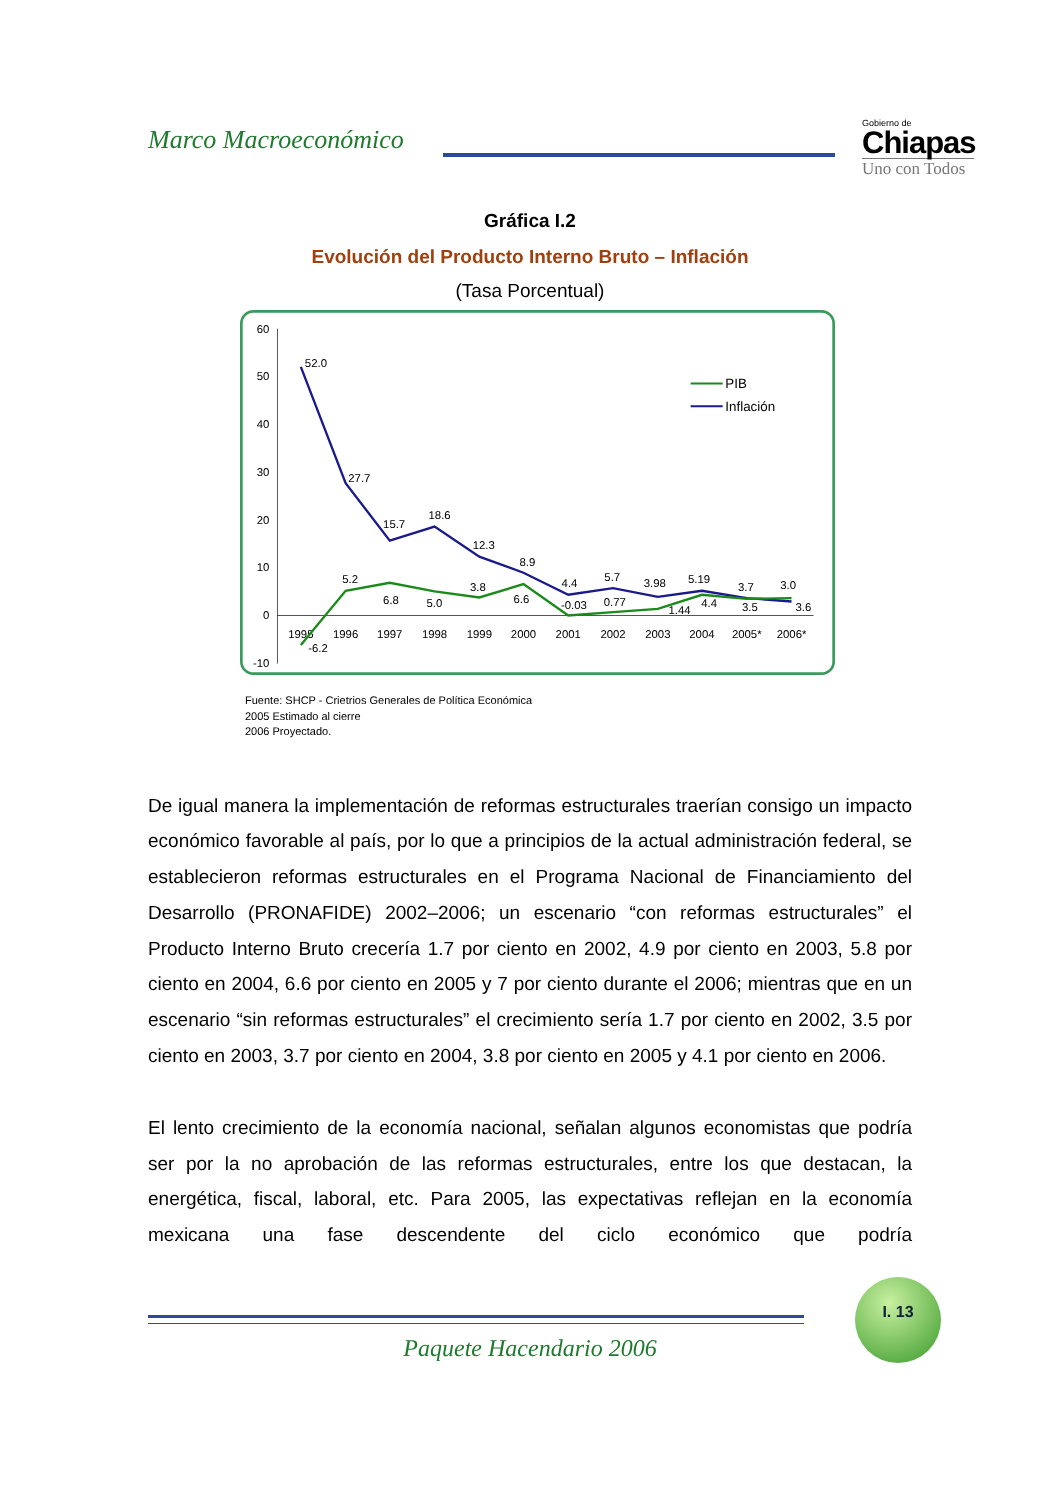Marco Macroeconómico
Gobierno de
Chiapas
Uno con Todos
Gráfica I.2
Evolución del Producto Interno Bruto – Inflación
(Tasa Porcentual)
60
50
40
30
20
10
0
-10
1995
1996
1997
1998
1999
2000
2001
2002
2003
2004
2005*
2006*
52.0
27.7
15.7
18.6
12.3
8.9
4.4
5.7
3.98
5.19
3.7
3.0
-6.2
5.2
6.8
5.0
3.8
6.6
-0.03
0.77
1.44
4.4
3.5
3.6
PIB
Inflación
Fuente: SHCP - Crietrios Generales de Política Económica
2005 Estimado al cierre
2006 Proyectado.
De igual manera la implementación de reformas estructurales traerían consigo un impacto económico favorable al país, por lo que a principios de la actual administración federal, se establecieron reformas estructurales en el Programa Nacional de Financiamiento del Desarrollo (PRONAFIDE) 2002–2006; un escenario “con reformas estructurales” el Producto Interno Bruto crecería 1.7 por ciento en 2002, 4.9 por ciento en 2003, 5.8 por ciento en 2004, 6.6 por ciento en 2005 y 7 por ciento durante el 2006; mientras que en un escenario “sin reformas estructurales” el crecimiento sería 1.7 por ciento en 2002, 3.5 por ciento en 2003, 3.7 por ciento en 2004, 3.8 por ciento en 2005 y 4.1 por ciento en 2006.
El lento crecimiento de la economía nacional, señalan algunos economistas que podría ser por la no aprobación de las reformas estructurales, entre los que destacan, la energética, fiscal, laboral, etc. Para 2005, las expectativas reflejan en la economía mexicana una fase descendente del ciclo económico que podría
I. 13
Paquete Hacendario 2006